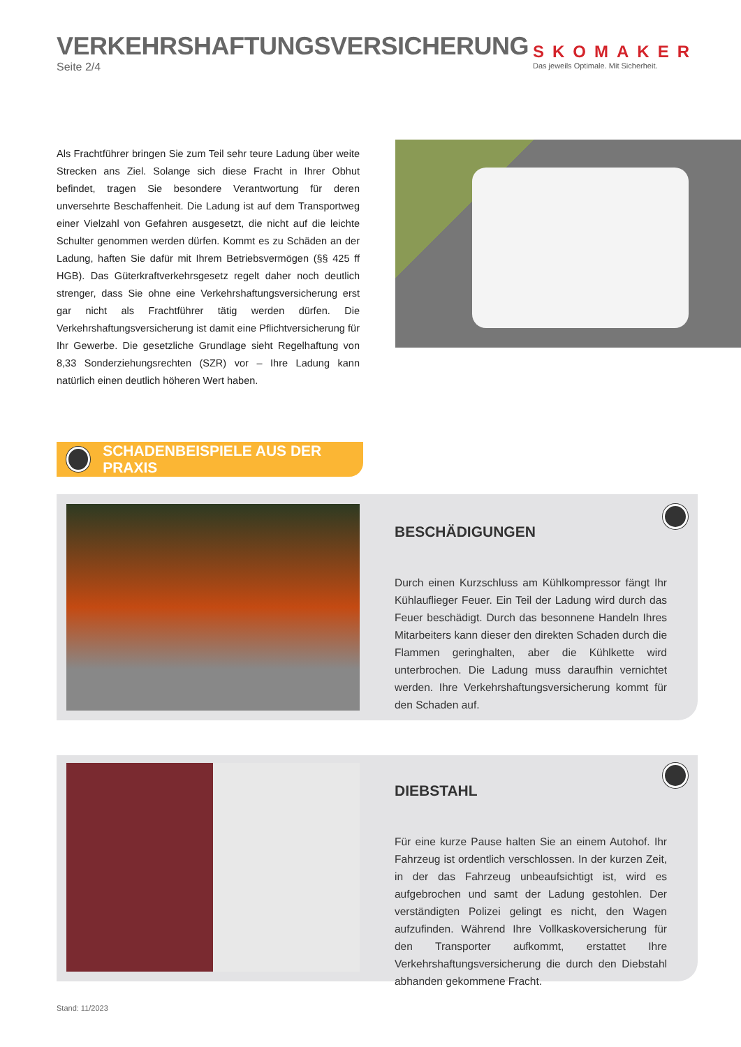VERKEHRSHAFTUNGSVERSICHERUNG
Seite 2/4
SKOMAKER
Das jeweils Optimale. Mit Sicherheit.
Als Frachtführer bringen Sie zum Teil sehr teure Ladung über weite Strecken ans Ziel. Solange sich diese Fracht in Ihrer Obhut befindet, tragen Sie besondere Verantwortung für deren unversehrte Beschaffenheit. Die Ladung ist auf dem Transportweg einer Vielzahl von Gefahren ausgesetzt, die nicht auf die leichte Schulter genommen werden dürfen. Kommt es zu Schäden an der Ladung, haften Sie dafür mit Ihrem Betriebsvermögen (§§ 425 ff HGB). Das Güterkraftverkehrsgesetz regelt daher noch deutlich strenger, dass Sie ohne eine Verkehrshaftungsversicherung erst gar nicht als Frachtführer tätig werden dürfen. Die Verkehrshaftungsversicherung ist damit eine Pflichtversicherung für Ihr Gewerbe. Die gesetzliche Grundlage sieht Regelhaftung von 8,33 Sonderziehungsrechten (SZR) vor – Ihre Ladung kann natürlich einen deutlich höheren Wert haben.
SCHADENBEISPIELE AUS DER PRAXIS
BESCHÄDIGUNGEN
Durch einen Kurzschluss am Kühlkompressor fängt Ihr Kühlauflieger Feuer. Ein Teil der Ladung wird durch das Feuer beschädigt. Durch das besonnene Handeln Ihres Mitarbeiters kann dieser den direkten Schaden durch die Flammen geringhalten, aber die Kühlkette wird unterbrochen. Die Ladung muss daraufhin vernichtet werden. Ihre Verkehrshaftungsversicherung kommt für den Schaden auf.
DIEBSTAHL
Für eine kurze Pause halten Sie an einem Autohof. Ihr Fahrzeug ist ordentlich verschlossen. In der kurzen Zeit, in der das Fahrzeug unbeaufsichtigt ist, wird es aufgebrochen und samt der Ladung gestohlen. Der verständigten Polizei gelingt es nicht, den Wagen aufzufinden. Während Ihre Vollkaskoversicherung für den Transporter aufkommt, erstattet Ihre Verkehrshaftungsversicherung die durch den Diebstahl abhanden gekommene Fracht.
Stand: 11/2023